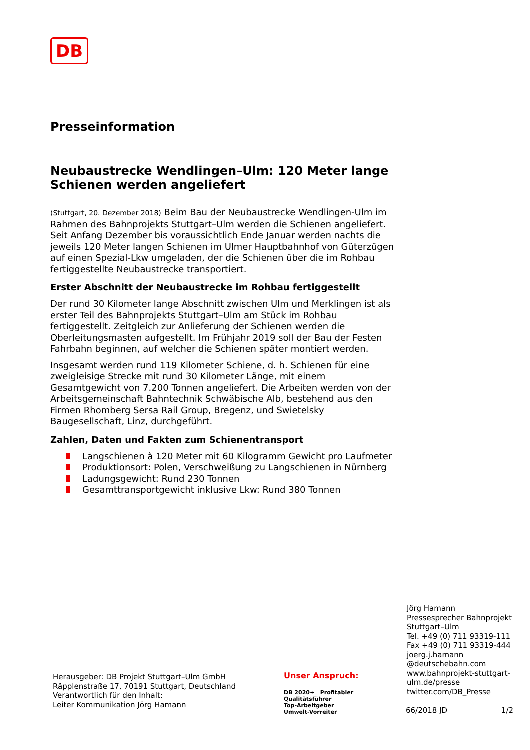DB
Presseinformation
Neubaustrecke Wendlingen–Ulm: 120 Meter lange Schienen werden angeliefert
(Stuttgart, 20. Dezember 2018) Beim Bau der Neubaustrecke Wendlingen-Ulm im Rahmen des Bahnprojekts Stuttgart–Ulm werden die Schienen angeliefert. Seit Anfang Dezember bis voraussichtlich Ende Januar werden nachts die jeweils 120 Meter langen Schienen im Ulmer Hauptbahnhof von Güterzügen auf einen Spezial-Lkw umgeladen, der die Schienen über die im Rohbau fertiggestellte Neubaustrecke transportiert.
Erster Abschnitt der Neubaustrecke im Rohbau fertiggestellt
Der rund 30 Kilometer lange Abschnitt zwischen Ulm und Merklingen ist als erster Teil des Bahnprojekts Stuttgart–Ulm am Stück im Rohbau fertiggestellt. Zeitgleich zur Anlieferung der Schienen werden die Oberleitungsmasten aufgestellt. Im Frühjahr 2019 soll der Bau der Festen Fahrbahn beginnen, auf welcher die Schienen später montiert werden.
Insgesamt werden rund 119 Kilometer Schiene, d. h. Schienen für eine zweigleisige Strecke mit rund 30 Kilometer Länge, mit einem Gesamtgewicht von 7.200 Tonnen angeliefert. Die Arbeiten werden von der Arbeitsgemeinschaft Bahntechnik Schwäbische Alb, bestehend aus den Firmen Rhomberg Sersa Rail Group, Bregenz, und Swietelsky Baugesellschaft, Linz, durchgeführt.
Zahlen, Daten und Fakten zum Schienentransport
Langschienen à 120 Meter mit 60 Kilogramm Gewicht pro Laufmeter
Produktionsort: Polen, Verschweißung zu Langschienen in Nürnberg
Ladungsgewicht: Rund 230 Tonnen
Gesamttransportgewicht inklusive Lkw: Rund 380 Tonnen
Jörg Hamann
Pressesprecher Bahnprojekt Stuttgart–Ulm
Tel. +49 (0) 711 93319-111
Fax +49 (0) 711 93319-444
joerg.j.hamann
@deutschebahn.com
www.bahnprojekt-stuttgart-ulm.de/presse
twitter.com/DB_Presse
Herausgeber: DB Projekt Stuttgart–Ulm GmbH
Räpplenstraße 17, 70191 Stuttgart, Deutschland
Verantwortlich für den Inhalt:
Leiter Kommunikation Jörg Hamann
Unser Anspruch:
DB 2020+ Profitabler Qualitätsführer
Top-Arbeitgeber
Umwelt-Vorreiter
66/2018 JD 1/2